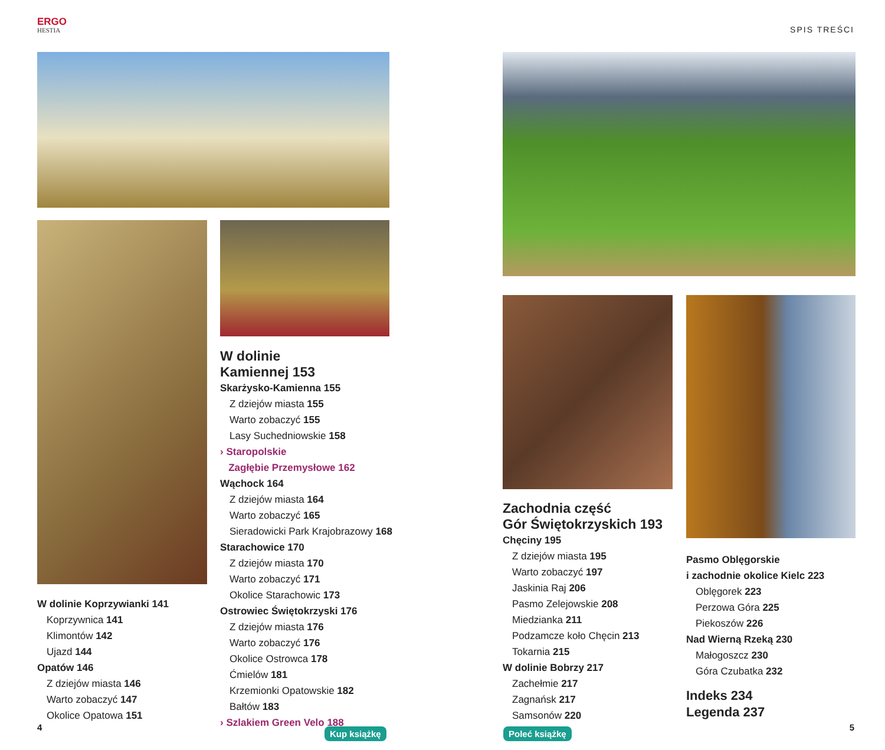ERGO
HESTIA
W dolinie
Kamiennej 153
Skarżysko-Kamienna 155
Z dziejów miasta 155
Warto zobaczyć 155
Lasy Suchedniowskie 158
› Staropolskie
Zagłębie Przemysłowe 162
Wąchock 164
Z dziejów miasta 164
Warto zobaczyć 165
Sieradowicki Park Krajobrazowy 168
Starachowice 170
Z dziejów miasta 170
Warto zobaczyć 171
Okolice Starachowic 173
Ostrowiec Świętokrzyski 176
Z dziejów miasta 176
Warto zobaczyć 176
Okolice Ostrowca 178
Ćmielów 181
Krzemionki Opatowskie 182
Bałtów 183
› Szlakiem Green Velo 188
W dolinie Koprzywianki 141
Koprzywnica 141
Klimontów 142
Ujazd 144
Opatów 146
Z dziejów miasta 146
Warto zobaczyć 147
Okolice Opatowa 151
4
Kup książkę
SPIS TREŚCI
Zachodnia część
Gór Świętokrzyskich 193
Chęciny 195
Z dziejów miasta 195
Warto zobaczyć 197
Jaskinia Raj 206
Pasmo Zelejowskie 208
Miedzianka 211
Podzamcze koło Chęcin 213
Tokarnia 215
W dolinie Bobrzy 217
Zachełmie 217
Zagnańsk 217
Samsonów 220
Pasmo Oblęgorskie
i zachodnie okolice Kielc 223
Oblęgorek 223
Perzowa Góra 225
Piekoszów 226
Nad Wierną Rzeką 230
Małogoszcz 230
Góra Czubatka 232
Indeks 234
Legenda 237
Poleć książkę
5